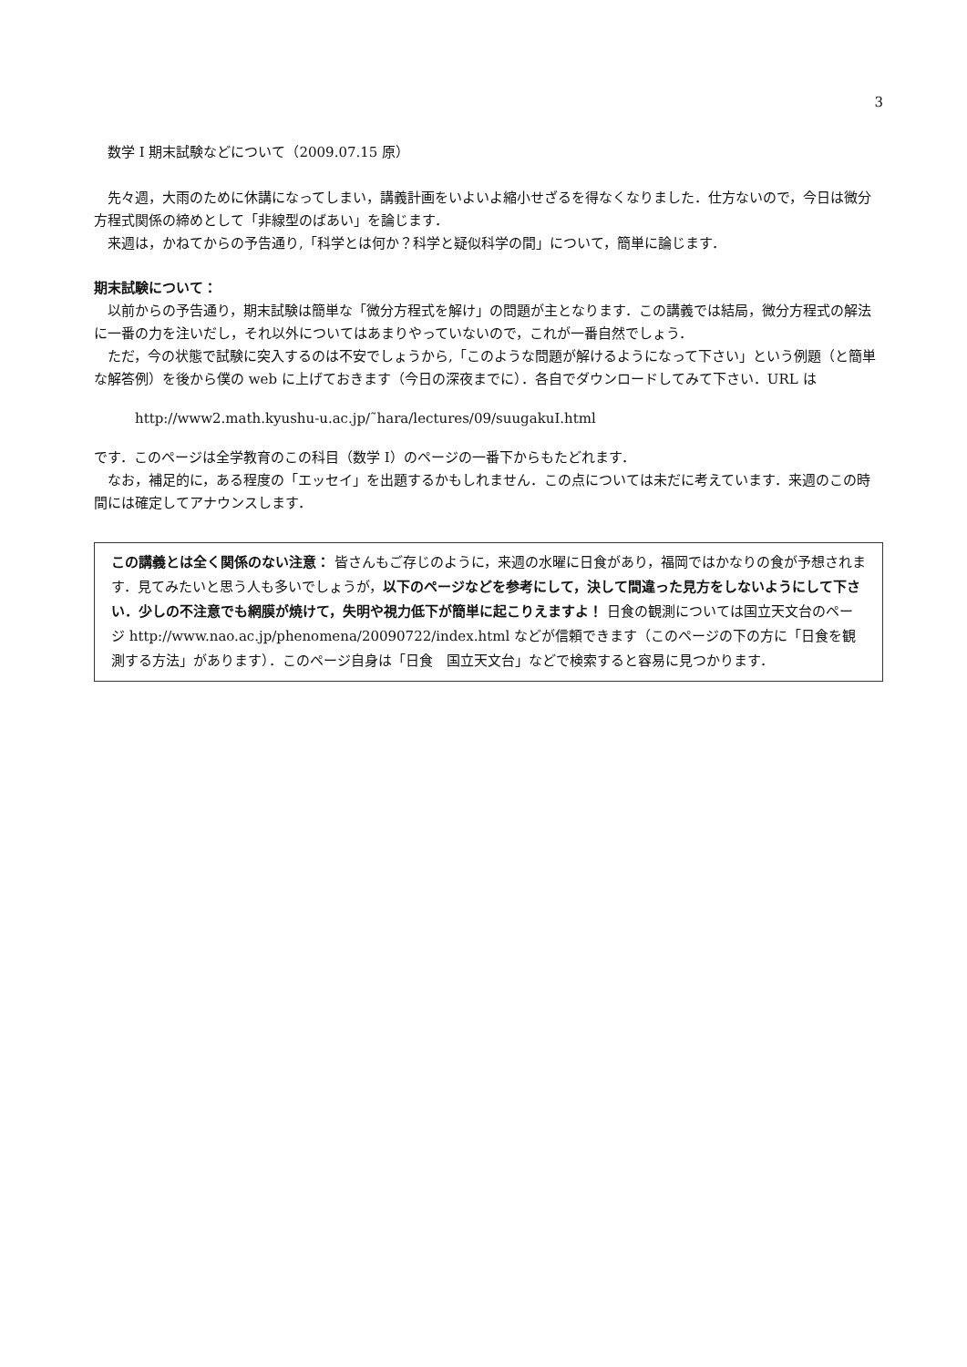3
数学 I 期末試験などについて（2009.07.15 原）
先々週，大雨のために休講になってしまい，講義計画をいよいよ縮小せざるを得なくなりました．仕方ないので，今日は微分方程式関係の締めとして「非線型のばあい」を論じます．
来週は，かねてからの予告通り,「科学とは何か？科学と疑似科学の間」について，簡単に論じます．
期末試験について：
以前からの予告通り，期末試験は簡単な「微分方程式を解け」の問題が主となります．この講義では結局，微分方程式の解法に一番の力を注いだし，それ以外についてはあまりやっていないので，これが一番自然でしょう．
ただ，今の状態で試験に突入するのは不安でしょうから,「このような問題が解けるようになって下さい」という例題（と簡単な解答例）を後から僕の web に上げておきます（今日の深夜までに）．各自でダウンロードしてみて下さい．URL は
http://www2.math.kyushu-u.ac.jp/˜hara/lectures/09/suugakuI.html
です．このページは全学教育のこの科目（数学 I）のページの一番下からもたどれます．
なお，補足的に，ある程度の「エッセイ」を出題するかもしれません．この点については未だに考えています．来週のこの時間には確定してアナウンスします．
この講義とは全く関係のない注意： 皆さんもご存じのように，来週の水曜に日食があり，福岡ではかなりの食が予想されます．見てみたいと思う人も多いでしょうが，以下のページなどを参考にして，決して間違った見方をしないようにして下さい．少しの不注意でも網膜が焼けて，失明や視力低下が簡単に起こりえますよ！ 日食の観測については国立天文台のページ http://www.nao.ac.jp/phenomena/20090722/index.html などが信頼できます（このページの下の方に「日食を観測する方法」があります）．このページ自身は「日食　国立天文台」などで検索すると容易に見つかります．